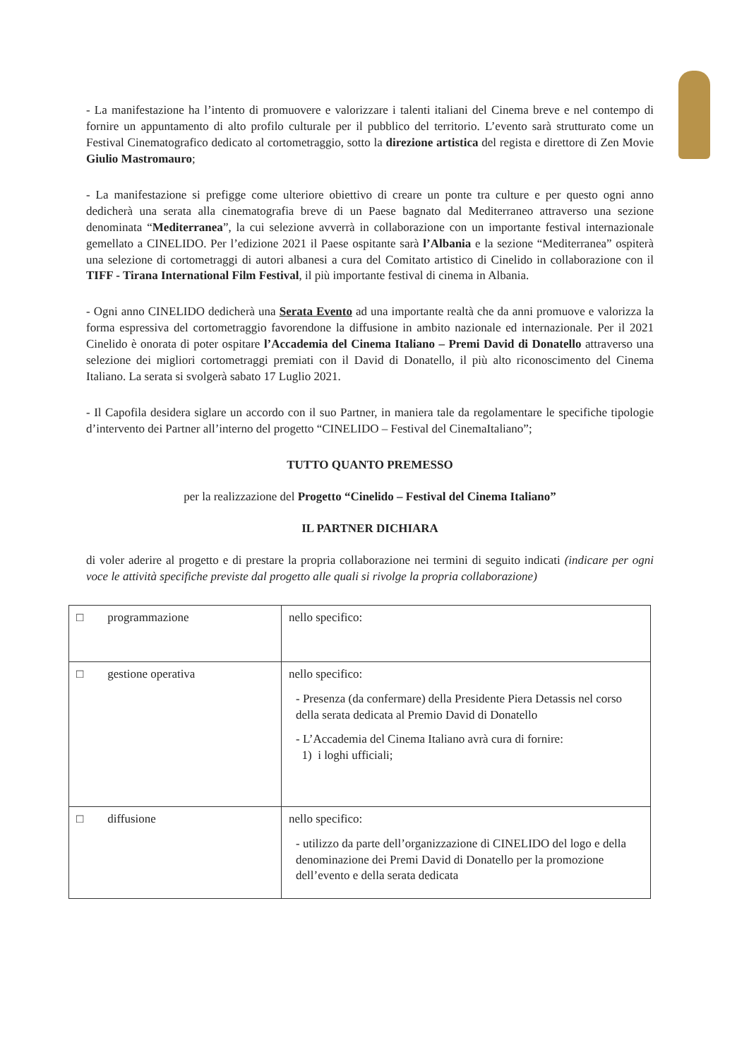- La manifestazione ha l’intento di promuovere e valorizzare i talenti italiani del Cinema breve e nel contempo di fornire un appuntamento di alto profilo culturale per il pubblico del territorio. L’evento sarà strutturato come un Festival Cinematografico dedicato al cortometraggio, sotto la direzione artistica del regista e direttore di Zen Movie Giulio Mastromauro;
- La manifestazione si prefigge come ulteriore obiettivo di creare un ponte tra culture e per questo ogni anno dedicherà una serata alla cinematografia breve di un Paese bagnato dal Mediterraneo attraverso una sezione denominata “Mediterranea”, la cui selezione avverrà in collaborazione con un importante festival internazionale gemellato a CINELIDO. Per l’edizione 2021 il Paese ospitante sarà l’Albania e la sezione “Mediterranea” ospiterà una selezione di cortometraggi di autori albanesi a cura del Comitato artistico di Cinelido in collaborazione con il TIFF - Tirana International Film Festival, il più importante festival di cinema in Albania.
- Ogni anno CINELIDO dedicherà una Serata Evento ad una importante realtà che da anni promuove e valorizza la forma espressiva del cortometraggio favorendone la diffusione in ambito nazionale ed internazionale. Per il 2021 Cinelido è onorata di poter ospitare l’Accademia del Cinema Italiano – Premi David di Donatello attraverso una selezione dei migliori cortometraggi premiati con il David di Donatello, il più alto riconoscimento del Cinema Italiano. La serata si svolgerà sabato 17 Luglio 2021.
- Il Capofila desidera siglare un accordo con il suo Partner, in maniera tale da regolamentare le specifiche tipologie d’intervento dei Partner all’interno del progetto “CINELIDO – Festival del CinemaItaliano”;
TUTTO QUANTO PREMESSO
per la realizzazione del Progetto “Cinelido – Festival del Cinema Italiano”
IL PARTNER DICHIARA
di voler aderire al progetto e di prestare la propria collaborazione nei termini di seguito indicati (indicare per ogni voce le attività specifiche previste dal progetto alle quali si rivolge la propria collaborazione)
| □ programmazione | nello specifico: |
| □ gestione operativa | nello specifico: - Presenza (da confermare) della Presidente Piera Detassis nel corso della serata dedicata al Premio David di Donatello - L’Accademia del Cinema Italiano avrà cura di fornire: 1) i loghi ufficiali; |
| □ diffusione | nello specifico: - utilizzo da parte dell’organizzazione di CINELIDO del logo e della denominazione dei Premi David di Donatello per la promozione dell’evento e della serata dedicata |